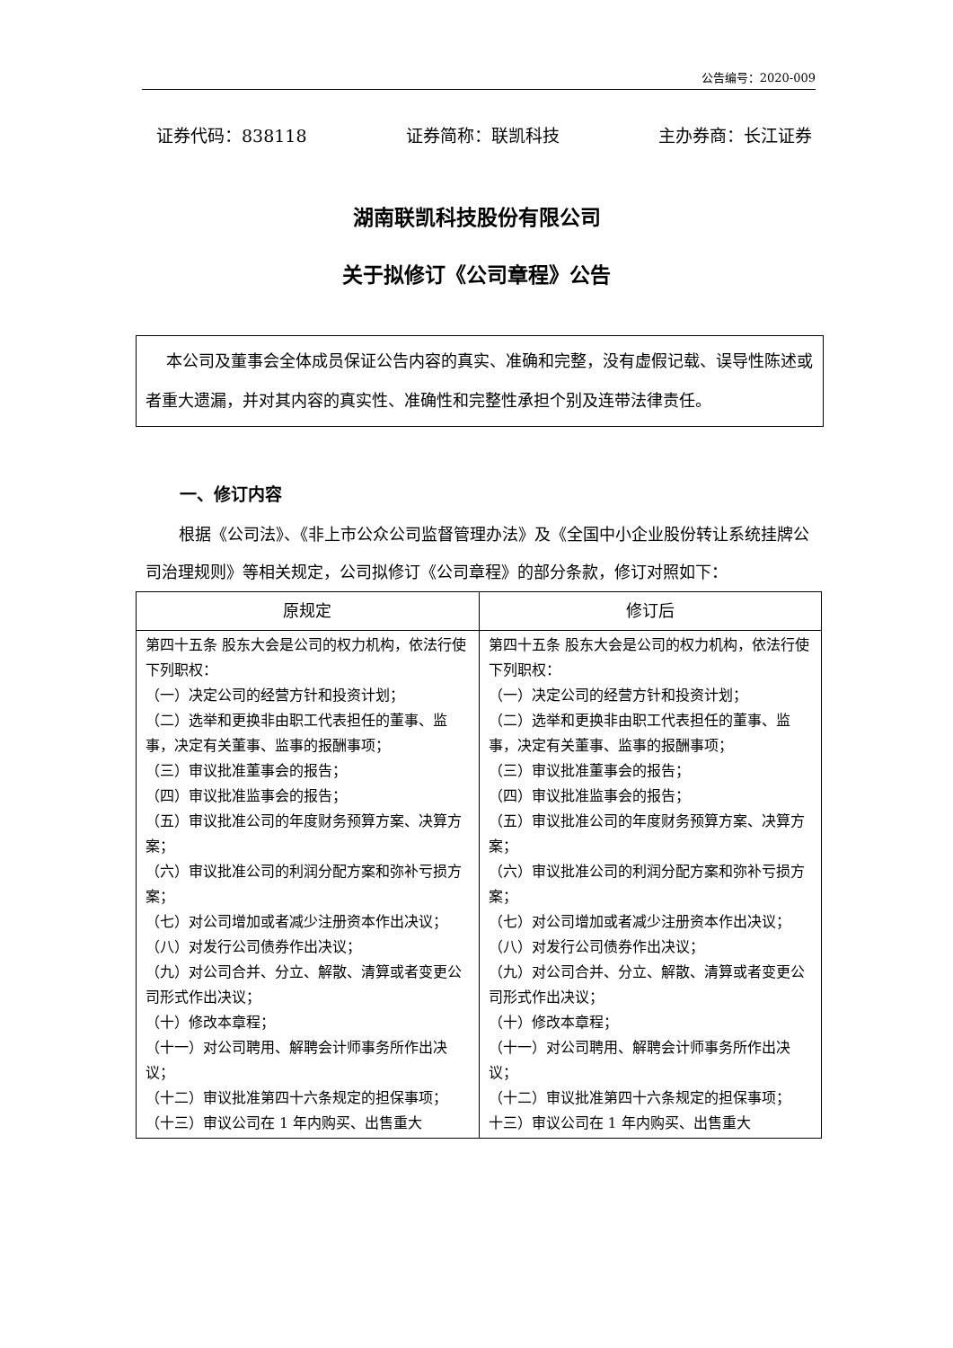公告编号：2020-009
证券代码：838118 证券简称：联凯科技 主办券商：长江证券
湖南联凯科技股份有限公司
关于拟修订《公司章程》公告
本公司及董事会全体成员保证公告内容的真实、准确和完整，没有虚假记载、误导性陈述或者重大遗漏，并对其内容的真实性、准确性和完整性承担个别及连带法律责任。
一、修订内容
根据《公司法》、《非上市公众公司监督管理办法》及《全国中小企业股份转让系统挂牌公司治理规则》等相关规定，公司拟修订《公司章程》的部分条款，修订对照如下：
| 原规定 | 修订后 |
| --- | --- |
| 第四十五条 股东大会是公司的权力机构，依法行使下列职权： （一）决定公司的经营方针和投资计划； （二）选举和更换非由职工代表担任的董事、监事，决定有关董事、监事的报酬事项； （三）审议批准董事会的报告； （四）审议批准监事会的报告； （五）审议批准公司的年度财务预算方案、决算方案； （六）审议批准公司的利润分配方案和弥补亏损方案； （七）对公司增加或者减少注册资本作出决议； （八）对发行公司债券作出决议； （九）对公司合并、分立、解散、清算或者变更公司形式作出决议； （十）修改本章程； （十一）对公司聘用、解聘会计师事务所作出决议； （十二）审议批准第四十六条规定的担保事项； （十三）审议公司在 1 年内购买、出售重大 | 第四十五条 股东大会是公司的权力机构，依法行使下列职权： （一）决定公司的经营方针和投资计划； （二）选举和更换非由职工代表担任的董事、监事，决定有关董事、监事的报酬事项； （三）审议批准董事会的报告； （四）审议批准监事会的报告； （五）审议批准公司的年度财务预算方案、决算方案； （六）审议批准公司的利润分配方案和弥补亏损方案； （七）对公司增加或者减少注册资本作出决议； （八）对发行公司债券作出决议； （九）对公司合并、分立、解散、清算或者变更公司形式作出决议； （十）修改本章程； （十一）对公司聘用、解聘会计师事务所作出决议； （十二）审议批准第四十六条规定的担保事项； 十三）审议公司在 1 年内购买、出售重大 |